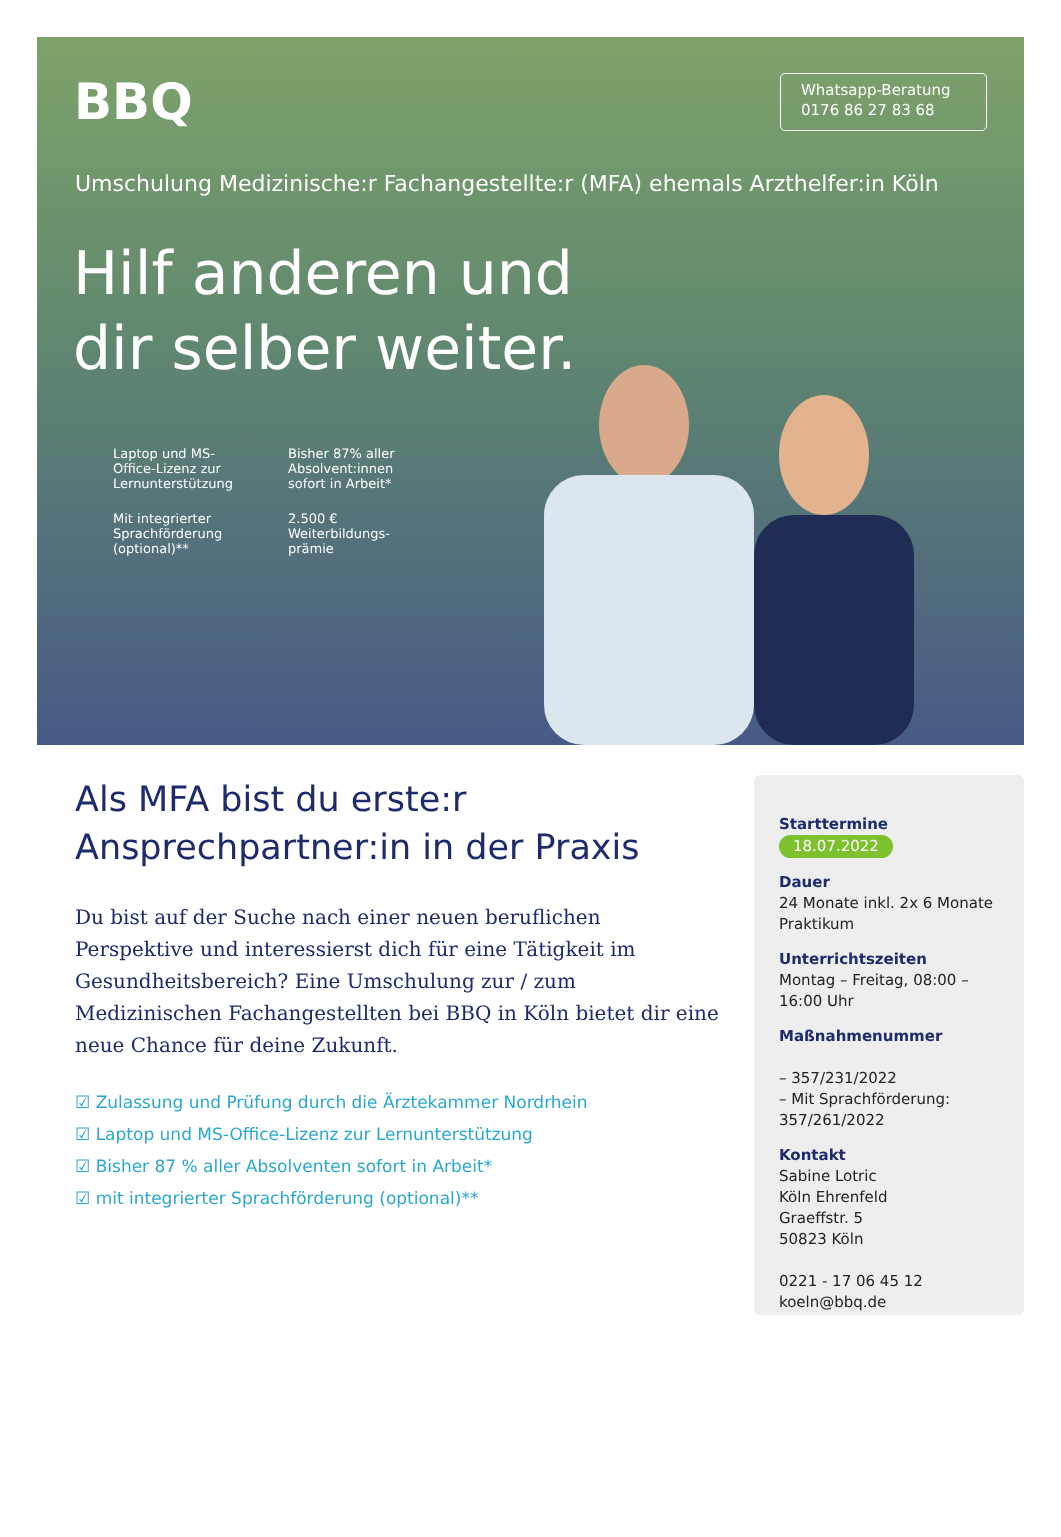BBQ
Whatsapp-Beratung
0176 86 27 83 68
Umschulung Medizinische:r Fachangestellte:r (MFA) ehemals Arzthelfer:in Köln
Hilf anderen und dir selber weiter.
Laptop und MS-Office-Lizenz zur Lernunterstützung
Bisher 87% aller Absolvent:innen sofort in Arbeit*
Mit integrierter Sprachförderung (optional)**
2.500 € Weiterbildungs-prämie
Als MFA bist du erste:r Ansprechpartner:in in der Praxis
Du bist auf der Suche nach einer neuen beruflichen Perspektive und interessierst dich für eine Tätigkeit im Gesundheitsbereich? Eine Umschulung zur / zum Medizinischen Fachangestellten bei BBQ in Köln bietet dir eine neue Chance für deine Zukunft.
☑ Zulassung und Prüfung durch die Ärztekammer Nordrhein
☑ Laptop und MS-Office-Lizenz zur Lernunterstützung
☑ Bisher 87 % aller Absolventen sofort in Arbeit*
☑ mit integrierter Sprachförderung (optional)**
Starttermine
18.07.2022
Dauer
24 Monate inkl. 2x 6 Monate Praktikum
Unterrichtszeiten
Montag – Freitag, 08:00 – 16:00 Uhr
Maßnahmenummer
– 357/231/2022
– Mit Sprachförderung: 357/261/2022
Kontakt
Sabine Lotric
Köln Ehrenfeld
Graeffstr. 5
50823 Köln
0221 - 17 06 45 12
koeln@bbq.de